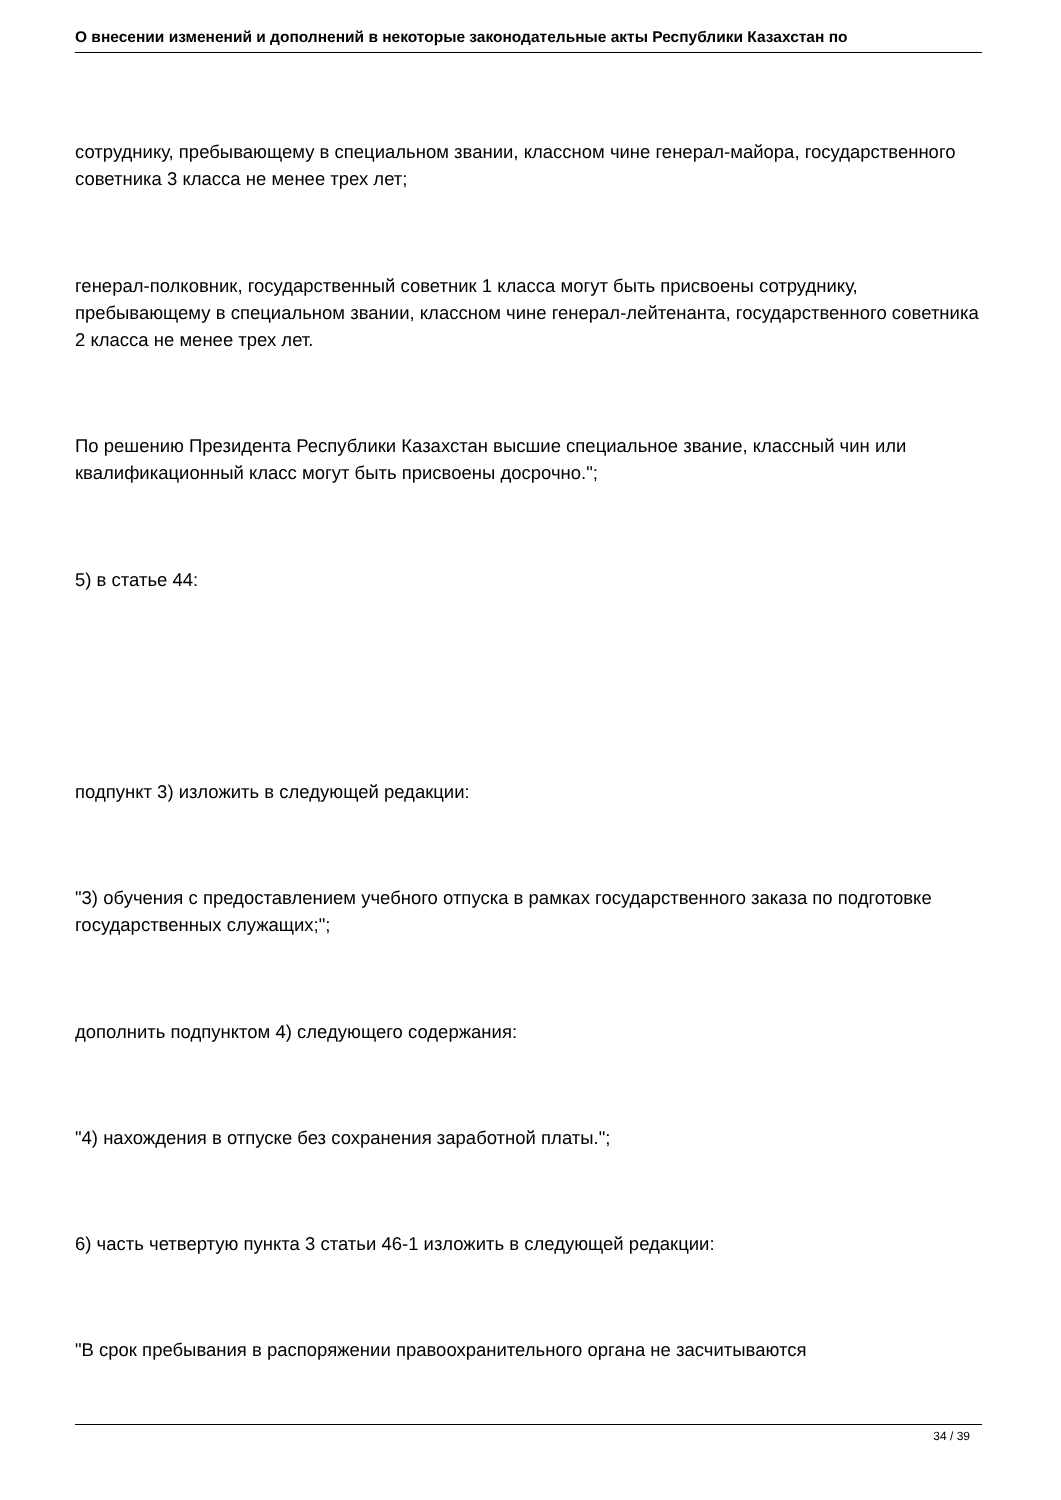О внесении изменений и дополнений в некоторые законодательные акты Республики Казахстан по
сотруднику, пребывающему в специальном звании, классном чине генерал-майора, государственного советника 3 класса не менее трех лет;
генерал-полковник, государственный советник 1 класса могут быть присвоены сотруднику, пребывающему в специальном звании, классном чине генерал-лейтенанта, государственного советника 2 класса не менее трех лет.
По решению Президента Республики Казахстан высшие специальное звание, классный чин или квалификационный класс могут быть присвоены досрочно.";
5) в статье 44:
подпункт 3) изложить в следующей редакции:
"3) обучения с предоставлением учебного отпуска в рамках государственного заказа по подготовке государственных служащих;";
дополнить подпунктом 4) следующего содержания:
"4) нахождения в отпуске без сохранения заработной платы.";
6) часть четвертую пункта 3 статьи 46-1 изложить в следующей редакции:
"В срок пребывания в распоряжении правоохранительного органа не засчитываются
34 / 39